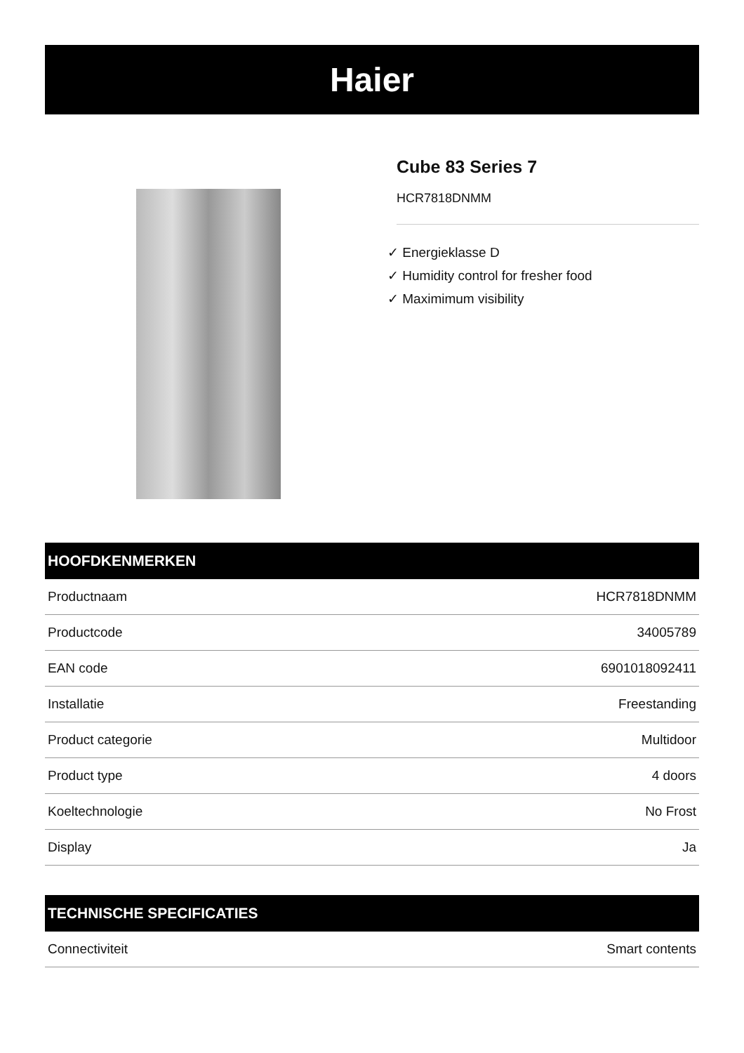Haier
Cube 83 Series 7
HCR7818DNMM
✓ Energieklasse D
✓ Humidity control for fresher food
✓ Maximimum visibility
HOOFDKENMERKEN
| Productnaam | HCR7818DNMM |
| Productcode | 34005789 |
| EAN code | 6901018092411 |
| Installatie | Freestanding |
| Product categorie | Multidoor |
| Product type | 4 doors |
| Koeltechnologie | No Frost |
| Display | Ja |
TECHNISCHE SPECIFICATIES
| Connectiviteit | Smart contents |